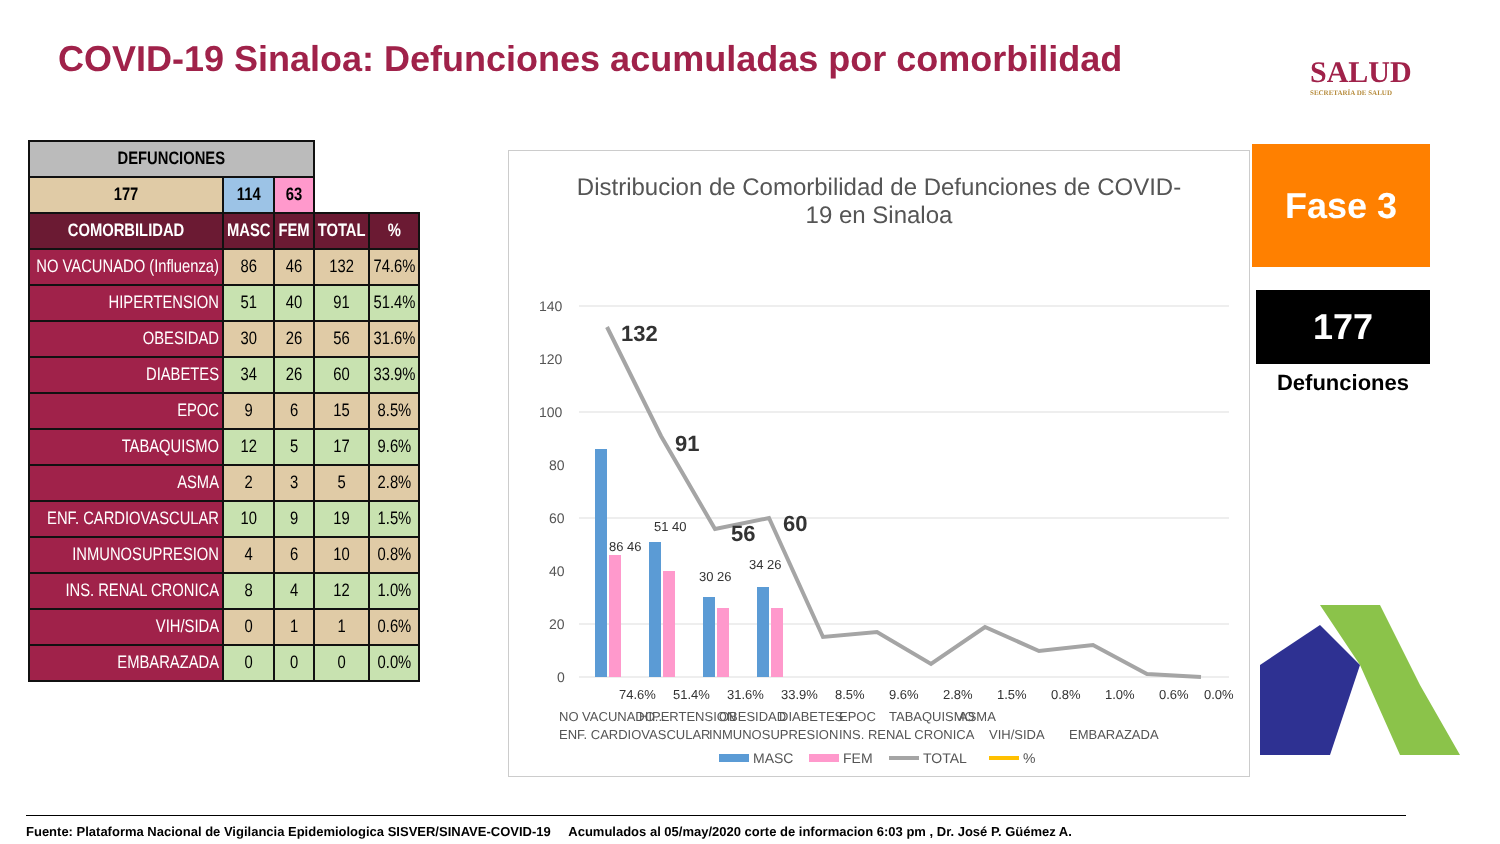COVID-19 Sinaloa: Defunciones acumuladas por comorbilidad
SALUD
SECRETARÍA DE SALUD
| DEFUNCIONES | | | | |
| --- | --- | --- | --- | --- |
| 177 | 114 | 63 | | |
| COMORBILIDAD | MASC | FEM | TOTAL | % |
| NO VACUNADO (Influenza) | 86 | 46 | 132 | 74.6% |
| HIPERTENSION | 51 | 40 | 91 | 51.4% |
| OBESIDAD | 30 | 26 | 56 | 31.6% |
| DIABETES | 34 | 26 | 60 | 33.9% |
| EPOC | 9 | 6 | 15 | 8.5% |
| TABAQUISMO | 12 | 5 | 17 | 9.6% |
| ASMA | 2 | 3 | 5 | 2.8% |
| ENF. CARDIOVASCULAR | 10 | 9 | 19 | 1.5% |
| INMUNOSUPRESION | 4 | 6 | 10 | 0.8% |
| INS. RENAL CRONICA | 8 | 4 | 12 | 1.0% |
| VIH/SIDA | 0 | 1 | 1 | 0.6% |
| EMBARAZADA | 0 | 0 | 0 | 0.0% |
Distribucion de Comorbilidad de Defunciones de COVID-19 en Sinaloa
140
120
100
80
60
40
20
0
132
91
56
60
86 46
51 40
30 26
34 26
74.6%
51.4%
31.6%
33.9%
8.5%
9.6%
2.8%
1.5%
0.8%
1.0%
0.6%
0.0%
NO VACUNADO...
HIPERTENSION
OBESIDAD
DIABETES
EPOC
TABAQUISMO
ASMA
ENF. CARDIOVASCULAR
INMUNOSUPRESION
INS. RENAL CRONICA
VIH/SIDA
EMBARAZADA
MASC
FEM
TOTAL
%
Fase 3
177
Defunciones
Fuente: Plataforma Nacional de Vigilancia Epidemiologica SISVER/SINAVE-COVID-19 Acumulados al 05/may/2020 corte de informacion 6:03 pm , Dr. José P. Güémez A.